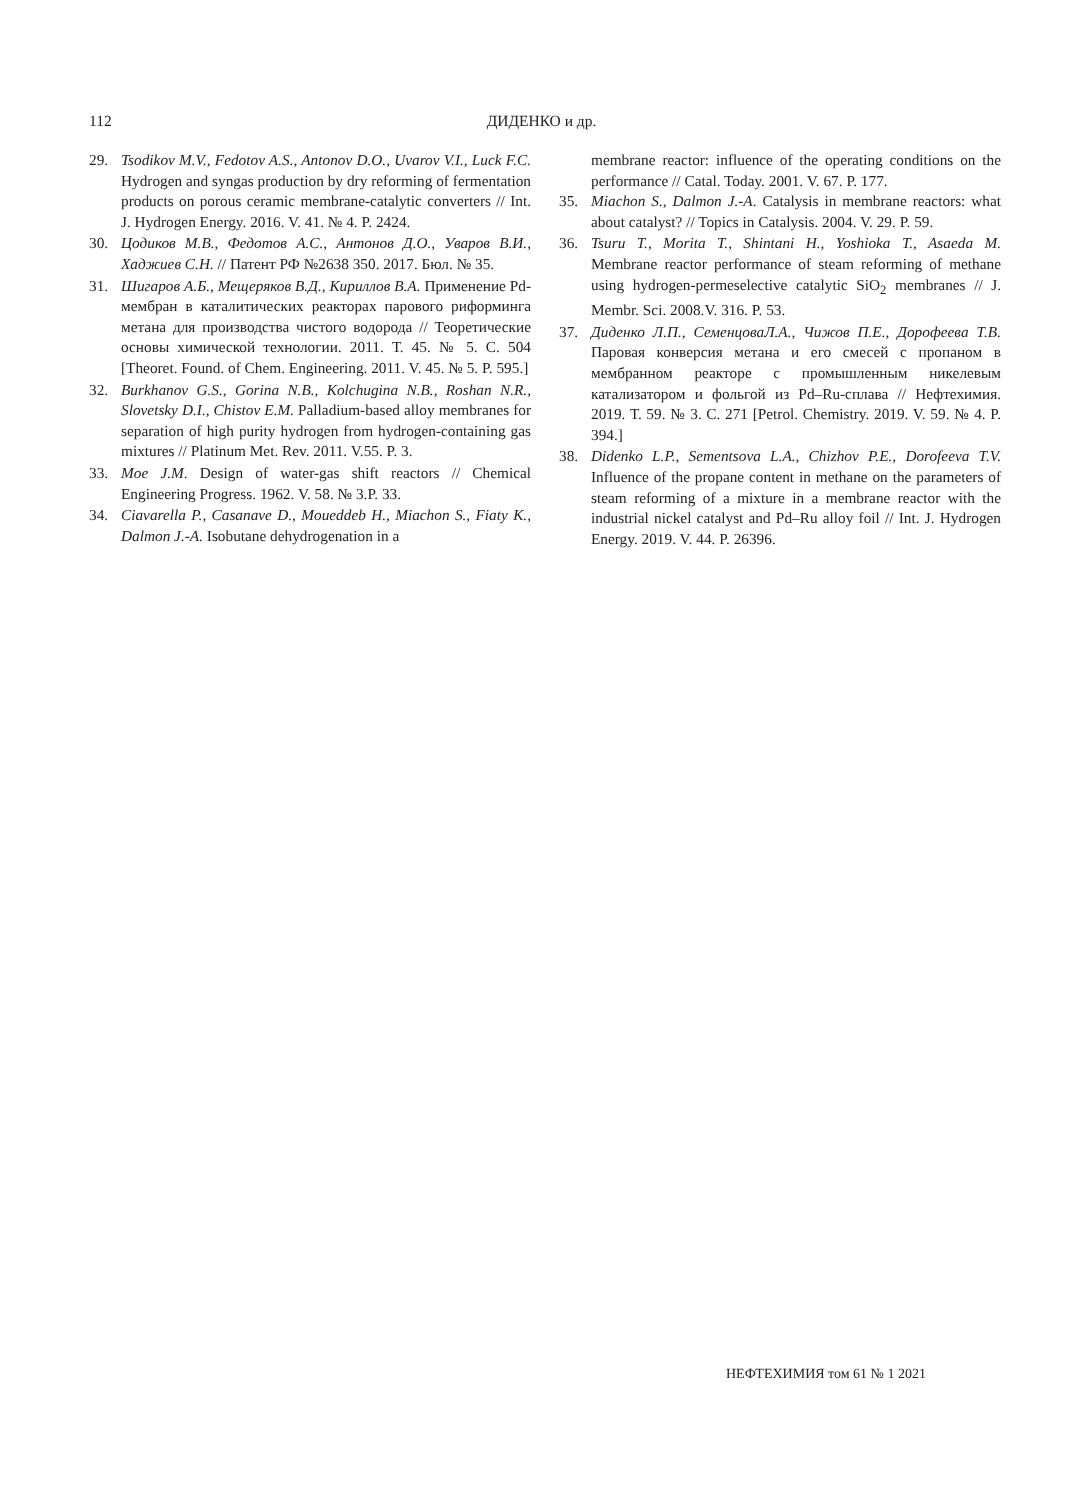112
ДИДЕНКО и др.
29. Tsodikov M.V., Fedotov A.S., Antonov D.O., Uvarov V.I., Luck F.C. Hydrogen and syngas production by dry reforming of fermentation products on porous ceramic membrane-catalytic converters // Int. J. Hydrogen Energy. 2016. V. 41. № 4. P. 2424.
30. Цодиков М.В., Федотов А.С., Антонов Д.О., Уваров В.И., Хаджиев С.Н. // Патент РФ №2638 350. 2017. Бюл. № 35.
31. Шигаров А.Б., Мещеряков В.Д., Кириллов В.А. Применение Pd-мембран в каталитических реакторах парового риформинга метана для производства чистого водорода // Теоретические основы химической технологии. 2011. Т. 45. № 5. С. 504 [Theoret. Found. of Chem. Engineering. 2011. V. 45. № 5. P. 595.]
32. Burkhanov G.S., Gorina N.B., Kolchugina N.B., Roshan N.R., Slovetsky D.I., Chistov E.M. Palladium-based alloy membranes for separation of high purity hydrogen from hydrogen-containing gas mixtures // Platinum Met. Rev. 2011. V.55. P. 3.
33. Moe J.M. Design of water-gas shift reactors // Chemical Engineering Progress. 1962. V. 58. № 3.P. 33.
34. Ciavarella P., Casanave D., Moueddeb H., Miachon S., Fiaty K., Dalmon J.-A. Isobutane dehydrogenation in a
membrane reactor: influence of the operating conditions on the performance // Catal. Today. 2001. V. 67. P. 177.
35. Miachon S., Dalmon J.-A. Catalysis in membrane reactors: what about catalyst? // Topics in Catalysis. 2004. V. 29. P. 59.
36. Tsuru T., Morita T., Shintani H., Yoshioka T., Asaeda M. Membrane reactor performance of steam reforming of methane using hydrogen-permeselective catalytic SiO<sub>2</sub> membranes // J. Membr. Sci. 2008.V. 316. P. 53.
37. Диденко Л.П., СеменцоваЛ.А., Чижов П.Е., Дорофеева Т.В. Паровая конверсия метана и его смесей с пропаном в мембранном реакторе с промышленным никелевым катализатором и фольгой из Pd–Ru-сплава // Нефтехимия. 2019. Т. 59. № 3. С. 271 [Petrol. Chemistry. 2019. V. 59. № 4. P. 394.]
38. Didenko L.P., Sementsova L.A., Chizhov P.E., Dorofeeva T.V. Influence of the propane content in methane on the parameters of steam reforming of a mixture in a membrane reactor with the industrial nickel catalyst and Pd–Ru alloy foil // Int. J. Hydrogen Energy. 2019. V. 44. P. 26396.
НЕФТЕХИМИЯ том 61 № 1 2021